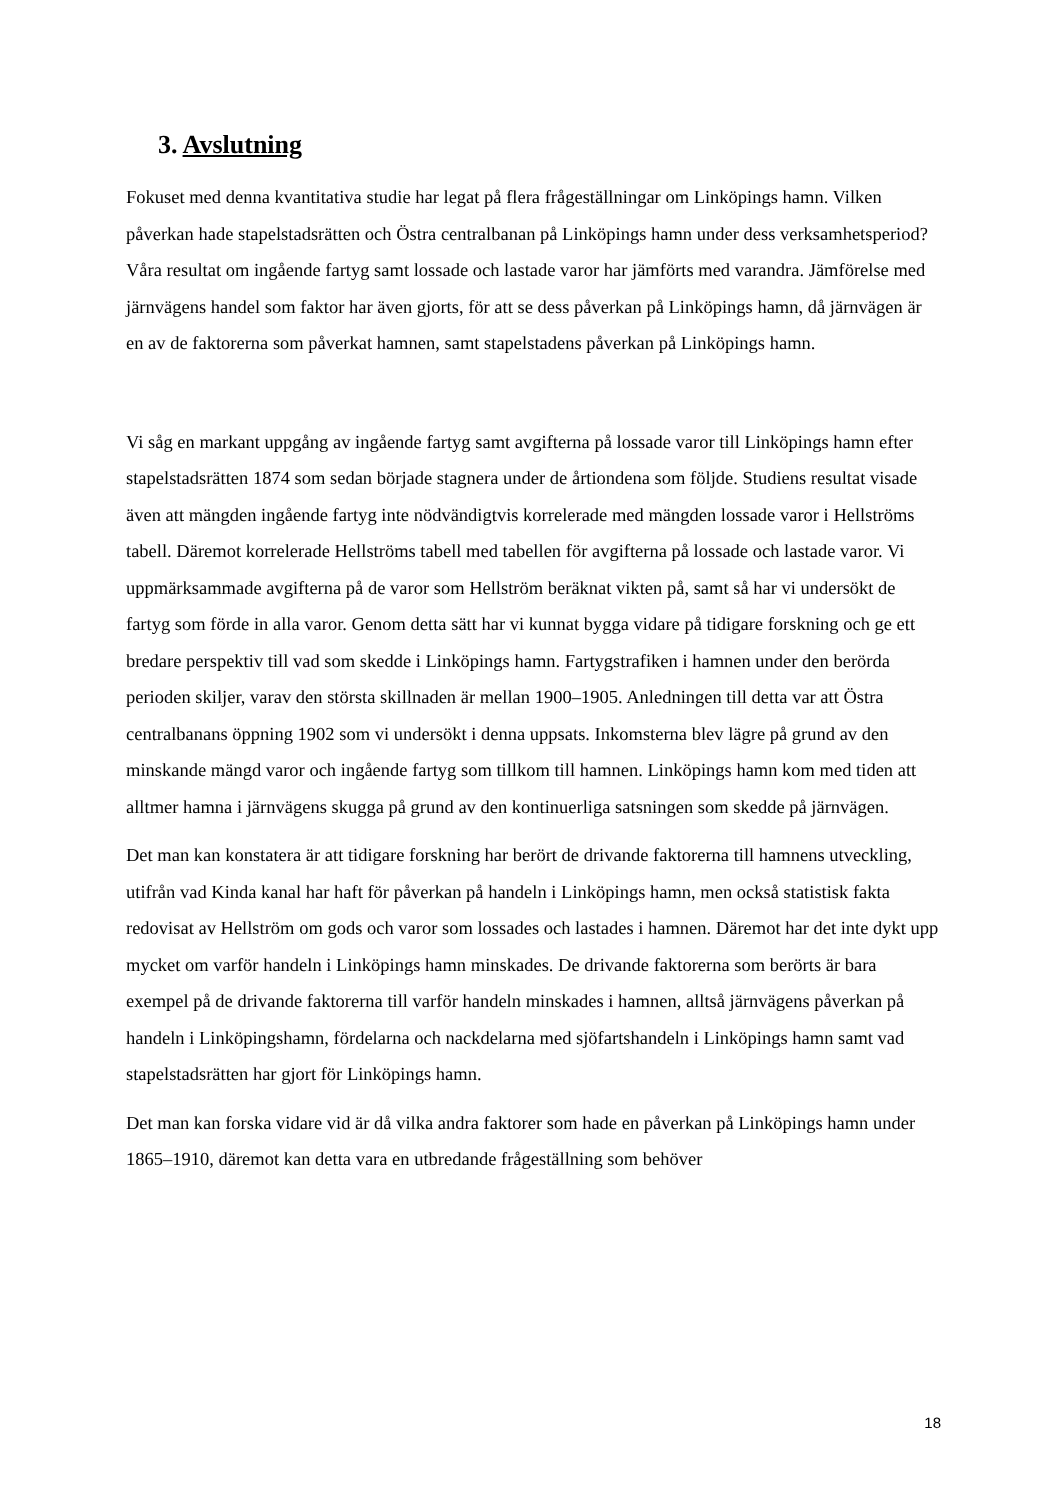3. Avslutning
Fokuset med denna kvantitativa studie har legat på flera frågeställningar om Linköpings hamn. Vilken påverkan hade stapelstadsrätten och Östra centralbanan på Linköpings hamn under dess verksamhetsperiod? Våra resultat om ingående fartyg samt lossade och lastade varor har jämförts med varandra. Jämförelse med järnvägens handel som faktor har även gjorts, för att se dess påverkan på Linköpings hamn, då järnvägen är en av de faktorerna som påverkat hamnen, samt stapelstadens påverkan på Linköpings hamn.
Vi såg en markant uppgång av ingående fartyg samt avgifterna på lossade varor till Linköpings hamn efter stapelstadsrätten 1874 som sedan började stagnera under de årtiondena som följde. Studiens resultat visade även att mängden ingående fartyg inte nödvändigtvis korrelerade med mängden lossade varor i Hellströms tabell. Däremot korrelerade Hellströms tabell med tabellen för avgifterna på lossade och lastade varor. Vi uppmärksammade avgifterna på de varor som Hellström beräknat vikten på, samt så har vi undersökt de fartyg som förde in alla varor. Genom detta sätt har vi kunnat bygga vidare på tidigare forskning och ge ett bredare perspektiv till vad som skedde i Linköpings hamn. Fartygstrafiken i hamnen under den berörda perioden skiljer, varav den största skillnaden är mellan 1900–1905. Anledningen till detta var att Östra centralbanans öppning 1902 som vi undersökt i denna uppsats. Inkomsterna blev lägre på grund av den minskande mängd varor och ingående fartyg som tillkom till hamnen. Linköpings hamn kom med tiden att alltmer hamna i järnvägens skugga på grund av den kontinuerliga satsningen som skedde på järnvägen.
Det man kan konstatera är att tidigare forskning har berört de drivande faktorerna till hamnens utveckling, utifrån vad Kinda kanal har haft för påverkan på handeln i Linköpings hamn, men också statistisk fakta redovisat av Hellström om gods och varor som lossades och lastades i hamnen. Däremot har det inte dykt upp mycket om varför handeln i Linköpings hamn minskades. De drivande faktorerna som berörts är bara exempel på de drivande faktorerna till varför handeln minskades i hamnen, alltså järnvägens påverkan på handeln i Linköpingshamn, fördelarna och nackdelarna med sjöfartshandeln i Linköpings hamn samt vad stapelstadsrätten har gjort för Linköpings hamn.
Det man kan forska vidare vid är då vilka andra faktorer som hade en påverkan på Linköpings hamn under 1865–1910, däremot kan detta vara en utbredande frågeställning som behöver
18